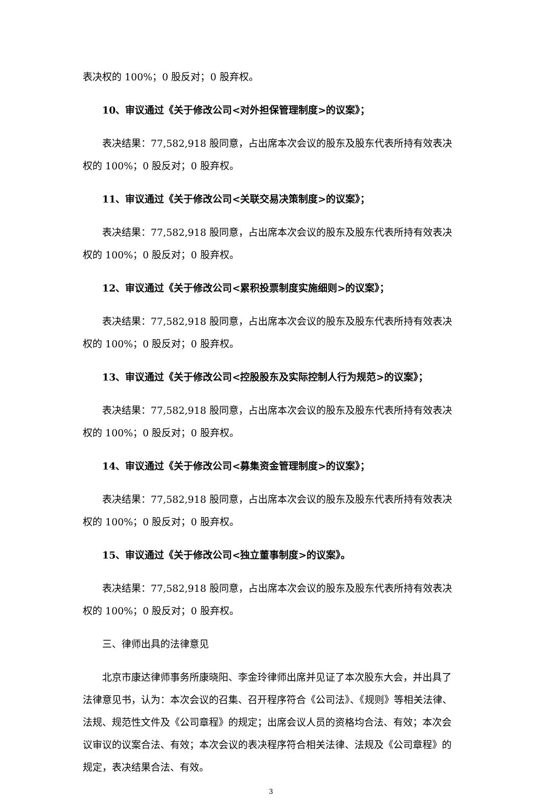表决权的 100%；0 股反对；0 股弃权。
10、审议通过《关于修改公司<对外担保管理制度>的议案》；
表决结果：77,582,918 股同意，占出席本次会议的股东及股东代表所持有效表决权的 100%；0 股反对；0 股弃权。
11、审议通过《关于修改公司<关联交易决策制度>的议案》；
表决结果：77,582,918 股同意，占出席本次会议的股东及股东代表所持有效表决权的 100%；0 股反对；0 股弃权。
12、审议通过《关于修改公司<累积投票制度实施细则>的议案》；
表决结果：77,582,918 股同意，占出席本次会议的股东及股东代表所持有效表决权的 100%；0 股反对；0 股弃权。
13、审议通过《关于修改公司<控股股东及实际控制人行为规范>的议案》；
表决结果：77,582,918 股同意，占出席本次会议的股东及股东代表所持有效表决权的 100%；0 股反对；0 股弃权。
14、审议通过《关于修改公司<募集资金管理制度>的议案》；
表决结果：77,582,918 股同意，占出席本次会议的股东及股东代表所持有效表决权的 100%；0 股反对；0 股弃权。
15、审议通过《关于修改公司<独立董事制度>的议案》。
表决结果：77,582,918 股同意，占出席本次会议的股东及股东代表所持有效表决权的 100%；0 股反对；0 股弃权。
三、律师出具的法律意见
北京市康达律师事务所康晓阳、李金玲律师出席并见证了本次股东大会，并出具了法律意见书，认为：本次会议的召集、召开程序符合《公司法》、《规则》等相关法律、法规、规范性文件及《公司章程》的规定；出席会议人员的资格均合法、有效；本次会议审议的议案合法、有效；本次会议的表决程序符合相关法律、法规及《公司章程》的规定，表决结果合法、有效。
3